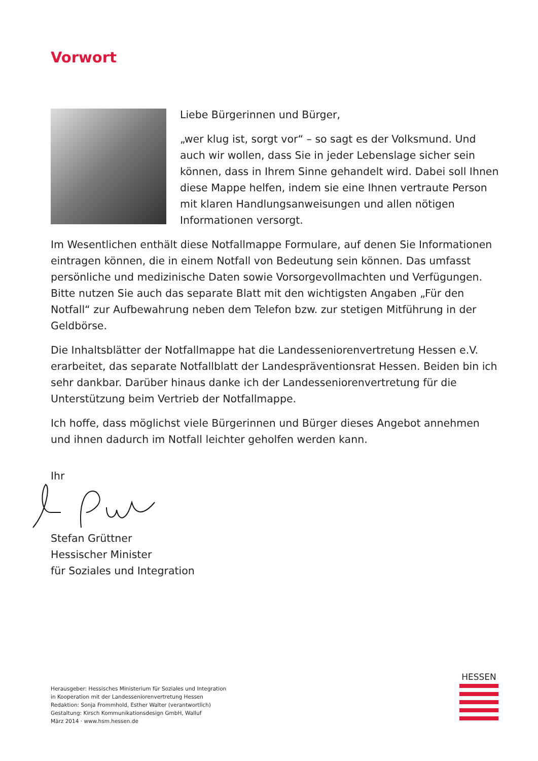Vorwort
Liebe Bürgerinnen und Bürger,
„wer klug ist, sorgt vor“ – so sagt es der Volksmund. Und auch wir wollen, dass Sie in jeder Lebenslage sicher sein können, dass in Ihrem Sinne gehandelt wird. Dabei soll Ihnen diese Mappe helfen, indem sie eine Ihnen vertraute Person mit klaren Handlungsanweisungen und allen nötigen Informationen versorgt.
Im Wesentlichen enthält diese Notfallmappe Formulare, auf denen Sie Informa­tionen eintragen können, die in einem Notfall von Bedeutung sein können. Das umfasst persönliche und medizinische Daten sowie Vorsorgevollmachten und Verfügungen. Bitte nutzen Sie auch das separate Blatt mit den wichtigsten Angaben „Für den Notfall“ zur Aufbewahrung neben dem Telefon bzw. zur stetigen Mitführung in der Geldbörse.
Die Inhaltsblätter der Notfallmappe hat die Landesseniorenvertretung Hessen e.V. erarbeitet, das separate Notfallblatt der Landespräventionsrat Hessen. Beiden bin ich sehr dankbar. Darüber hinaus danke ich der Landesseniorenvertretung für die Unterstützung beim Vertrieb der Notfallmappe.
Ich hoffe, dass möglichst viele Bürgerinnen und Bürger dieses Angebot annehmen und ihnen dadurch im Notfall leichter geholfen werden kann.
Ihr
Stefan Grüttner
Hessischer Minister
für Soziales und Integration
Herausgeber: Hessisches Ministerium für Soziales und Integration
in Kooperation mit der Landesseniorenvertretung Hessen
Redaktion: Sonja Frommhold, Esther Walter (verantwortlich)
Gestaltung: Kirsch Kommunikationsdesign GmbH, Walluf
März 2014 · www.hsm.hessen.de
HESSEN